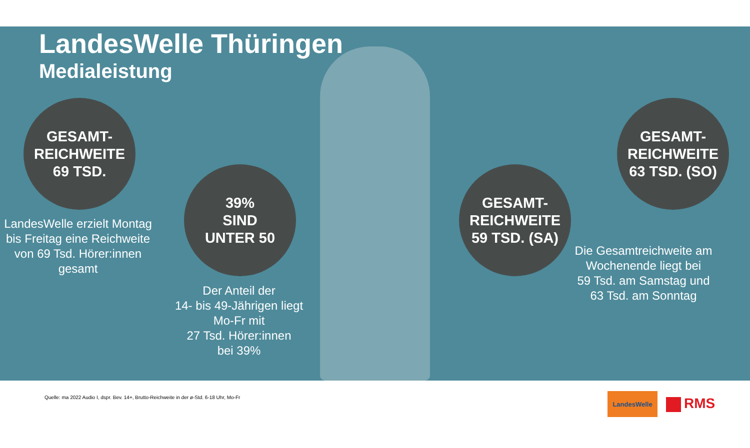LandesWelle Thüringen
Medialeistung
GESAMT-
REICHWEITE
69 TSD.
LandesWelle erzielt Montag bis Freitag eine Reichweite von 69 Tsd. Hörer:innen gesamt
39%
SIND
UNTER 50
Der Anteil der
14- bis 49-Jährigen liegt Mo-Fr mit
27 Tsd. Hörer:innen
bei 39%
GESAMT-
REICHWEITE
59 TSD. (SA)
GESAMT-
REICHWEITE
63 TSD. (SO)
Die Gesamtreichweite am Wochenende liegt bei
59 Tsd. am Samstag und
63 Tsd. am Sonntag
Quelle: ma 2022 Audio I, dspr. Bev. 14+, Brutto-Reichweite in der ø-Std. 6-18 Uhr, Mo-Fr
LandesWelle
RMS